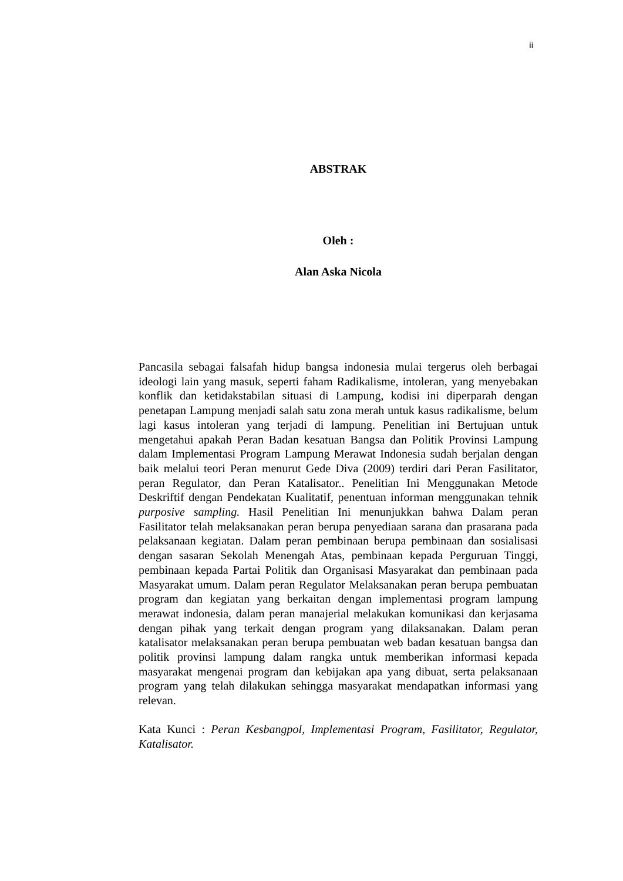ii
ABSTRAK
Oleh :
Alan Aska Nicola
Pancasila sebagai falsafah hidup bangsa indonesia mulai tergerus oleh berbagai ideologi lain yang masuk, seperti faham Radikalisme, intoleran, yang menyebakan konflik dan ketidakstabilan situasi di Lampung, kodisi ini diperparah dengan penetapan Lampung menjadi salah satu zona merah untuk kasus radikalisme, belum lagi kasus intoleran yang terjadi di lampung. Penelitian ini Bertujuan untuk mengetahui apakah Peran Badan kesatuan Bangsa dan Politik Provinsi Lampung dalam Implementasi Program Lampung Merawat Indonesia sudah berjalan dengan baik melalui teori Peran menurut Gede Diva (2009) terdiri dari Peran Fasilitator, peran Regulator, dan Peran Katalisator.. Penelitian Ini Menggunakan Metode Deskriftif dengan Pendekatan Kualitatif, penentuan informan menggunakan tehnik purposive sampling. Hasil Penelitian Ini menunjukkan bahwa Dalam peran Fasilitator telah melaksanakan peran berupa penyediaan sarana dan prasarana pada pelaksanaan kegiatan. Dalam peran pembinaan berupa pembinaan dan sosialisasi dengan sasaran Sekolah Menengah Atas, pembinaan kepada Perguruan Tinggi, pembinaan kepada Partai Politik dan Organisasi Masyarakat dan pembinaan pada Masyarakat umum. Dalam peran Regulator Melaksanakan peran berupa pembuatan program dan kegiatan yang berkaitan dengan implementasi program lampung merawat indonesia, dalam peran manajerial melakukan komunikasi dan kerjasama dengan pihak yang terkait dengan program yang dilaksanakan. Dalam peran katalisator melaksanakan peran berupa pembuatan web badan kesatuan bangsa dan politik provinsi lampung dalam rangka untuk memberikan informasi kepada masyarakat mengenai program dan kebijakan apa yang dibuat, serta pelaksanaan program yang telah dilakukan sehingga masyarakat mendapatkan informasi yang relevan.
Kata Kunci : Peran Kesbangpol, Implementasi Program, Fasilitator, Regulator, Katalisator.